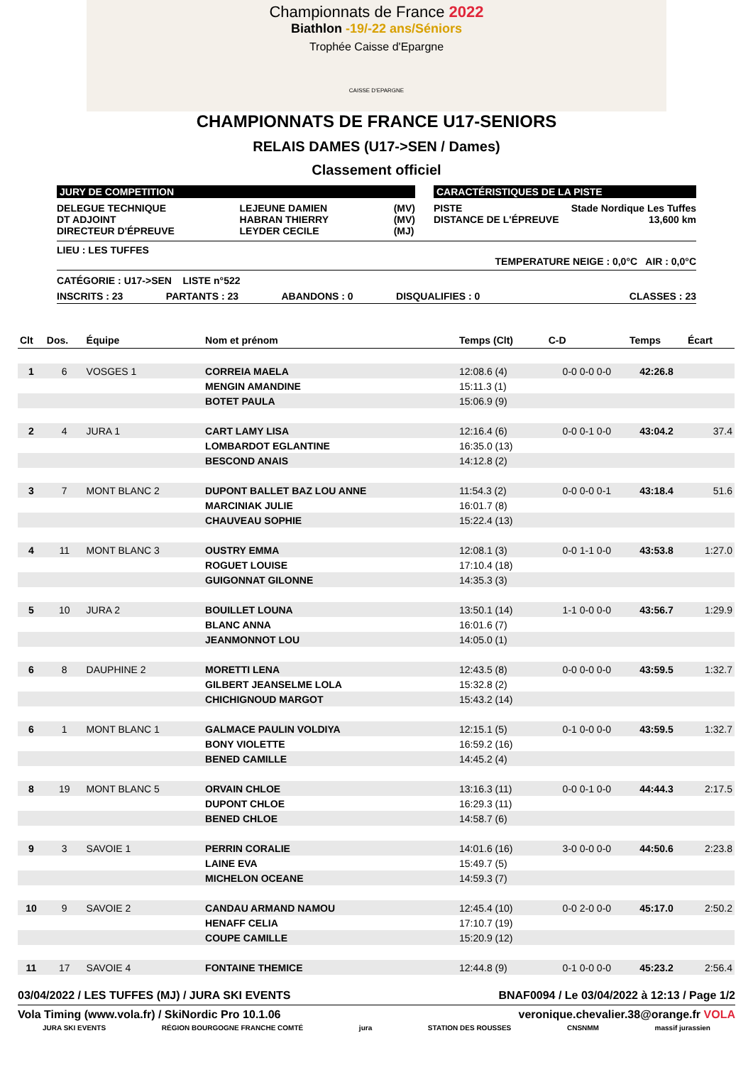Championnats de France 2022
Biathlon -19/-22 ans/Séniors
Trophée Caisse d'Epargne
CAISSE D'EPARGNE
CHAMPIONNATS DE FRANCE U17-SENIORS
RELAIS DAMES (U17->SEN / Dames)
Classement officiel
JURY DE COMPETITION
DELEGUE TECHNIQUE
DT ADJOINT
DIRECTEUR D'ÉPREUVE
LEJEUNE DAMIEN
HABRAN THIERRY
LEYDER CECILE
(MV)
(MV)
(MJ)
CARACTÉRISTIQUES DE LA PISTE
PISTE
DISTANCE DE L'ÉPREUVE
Stade Nordique Les Tuffes
13,600 km
LIEU : LES TUFFES
TEMPERATURE NEIGE : 0,0°C AIR : 0,0°C
CATÉGORIE : U17->SEN LISTE n°522
INSCRITS : 23 PARTANTS : 23 ABANDONS : 0 DISQUALIFIES : 0 CLASSES : 23
| Clt | Dos. | Équipe | Nom et prénom | Temps (Clt) | C-D | Temps | Écart |
| --- | --- | --- | --- | --- | --- | --- | --- |
| 1 | 6 | VOSGES 1 | CORREIA MAELA | 12:08.6 (4) | 0-0 0-0 0-0 | 42:26.8 | |
| | | | MENGIN AMANDINE | 15:11.3 (1) | | | |
| | | | BOTET PAULA | 15:06.9 (9) | | | |
| 2 | 4 | JURA 1 | CART LAMY LISA | 12:16.4 (6) | 0-0 0-1 0-0 | 43:04.2 | 37.4 |
| | | | LOMBARDOT EGLANTINE | 16:35.0 (13) | | | |
| | | | BESCOND ANAIS | 14:12.8 (2) | | | |
| 3 | 7 | MONT BLANC 2 | DUPONT BALLET BAZ LOU ANNE | 11:54.3 (2) | 0-0 0-0 0-1 | 43:18.4 | 51.6 |
| | | | MARCINIAK JULIE | 16:01.7 (8) | | | |
| | | | CHAUVEAU SOPHIE | 15:22.4 (13) | | | |
| 4 | 11 | MONT BLANC 3 | OUSTRY EMMA | 12:08.1 (3) | 0-0 1-1 0-0 | 43:53.8 | 1:27.0 |
| | | | ROGUET LOUISE | 17:10.4 (18) | | | |
| | | | GUIGONNAT GILONNE | 14:35.3 (3) | | | |
| 5 | 10 | JURA 2 | BOUILLET LOUNA | 13:50.1 (14) | 1-1 0-0 0-0 | 43:56.7 | 1:29.9 |
| | | | BLANC ANNA | 16:01.6 (7) | | | |
| | | | JEANMONNOT LOU | 14:05.0 (1) | | | |
| 6 | 8 | DAUPHINE 2 | MORETTI LENA | 12:43.5 (8) | 0-0 0-0 0-0 | 43:59.5 | 1:32.7 |
| | | | GILBERT JEANSELME LOLA | 15:32.8 (2) | | | |
| | | | CHICHIGNOUD MARGOT | 15:43.2 (14) | | | |
| 6 | 1 | MONT BLANC 1 | GALMACE PAULIN VOLDIYA | 12:15.1 (5) | 0-1 0-0 0-0 | 43:59.5 | 1:32.7 |
| | | | BONY VIOLETTE | 16:59.2 (16) | | | |
| | | | BENED CAMILLE | 14:45.2 (4) | | | |
| 8 | 19 | MONT BLANC 5 | ORVAIN CHLOE | 13:16.3 (11) | 0-0 0-1 0-0 | 44:44.3 | 2:17.5 |
| | | | DUPONT CHLOE | 16:29.3 (11) | | | |
| | | | BENED CHLOE | 14:58.7 (6) | | | |
| 9 | 3 | SAVOIE 1 | PERRIN CORALIE | 14:01.6 (16) | 3-0 0-0 0-0 | 44:50.6 | 2:23.8 |
| | | | LAINE EVA | 15:49.7 (5) | | | |
| | | | MICHELON OCEANE | 14:59.3 (7) | | | |
| 10 | 9 | SAVOIE 2 | CANDAU ARMAND NAMOU | 12:45.4 (10) | 0-0 2-0 0-0 | 45:17.0 | 2:50.2 |
| | | | HENAFF CELIA | 17:10.7 (19) | | | |
| | | | COUPE CAMILLE | 15:20.9 (12) | | | |
| 11 | 17 | SAVOIE 4 | FONTAINE THEMICE | 12:44.8 (9) | 0-1 0-0 0-0 | 45:23.2 | 2:56.4 |
03/04/2022 / LES TUFFES (MJ) / JURA SKI EVENTS BNAF0094 / Le 03/04/2022 à 12:13 / Page 1/2
Vola Timing (www.vola.fr) / SkiNordic Pro 10.1.06 veronique.chevalier.38@orange.fr VOLA
JURA SKI EVENTS RÉGION BOURGOGNE FRANCHE COMTÉ jura STATION DES ROUSSES CNSNMM massif jurassien